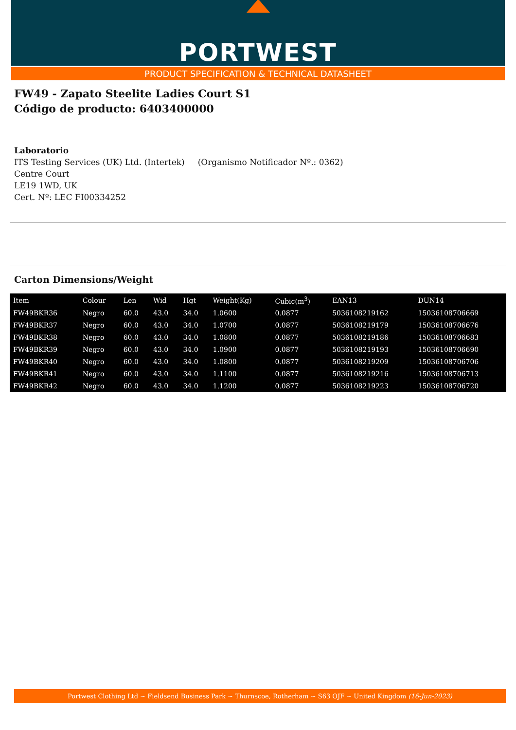PORTWEST
PRODUCT SPECIFICATION & TECHNICAL DATASHEET
FW49 - Zapato Steelite Ladies Court S1
Código de producto: 6403400000
Laboratorio
ITS Testing Services (UK) Ltd. (Intertek) (Organismo Notificador Nº.: 0362)
Centre Court
LE19 1WD, UK
Cert. Nº: LEC FI00334252
Carton Dimensions/Weight
| Item | Colour | Len | Wid | Hgt | Weight(Kg) | Cubic(m<sup>3</sup>) | EAN13 | DUN14 |
| --- | --- | --- | --- | --- | --- | --- | --- | --- |
| FW49BKR36 | Negro | 60.0 | 43.0 | 34.0 | 1.0600 | 0.0877 | 5036108219162 | 15036108706669 |
| FW49BKR37 | Negro | 60.0 | 43.0 | 34.0 | 1.0700 | 0.0877 | 5036108219179 | 15036108706676 |
| FW49BKR38 | Negro | 60.0 | 43.0 | 34.0 | 1.0800 | 0.0877 | 5036108219186 | 15036108706683 |
| FW49BKR39 | Negro | 60.0 | 43.0 | 34.0 | 1.0900 | 0.0877 | 5036108219193 | 15036108706690 |
| FW49BKR40 | Negro | 60.0 | 43.0 | 34.0 | 1.0800 | 0.0877 | 5036108219209 | 15036108706706 |
| FW49BKR41 | Negro | 60.0 | 43.0 | 34.0 | 1.1100 | 0.0877 | 5036108219216 | 15036108706713 |
| FW49BKR42 | Negro | 60.0 | 43.0 | 34.0 | 1.1200 | 0.0877 | 5036108219223 | 15036108706720 |
Portwest Clothing Ltd ~ Fieldsend Business Park ~ Thurnscoe, Rotherham ~ S63 OJF ~ United Kingdom (16-Jun-2023)